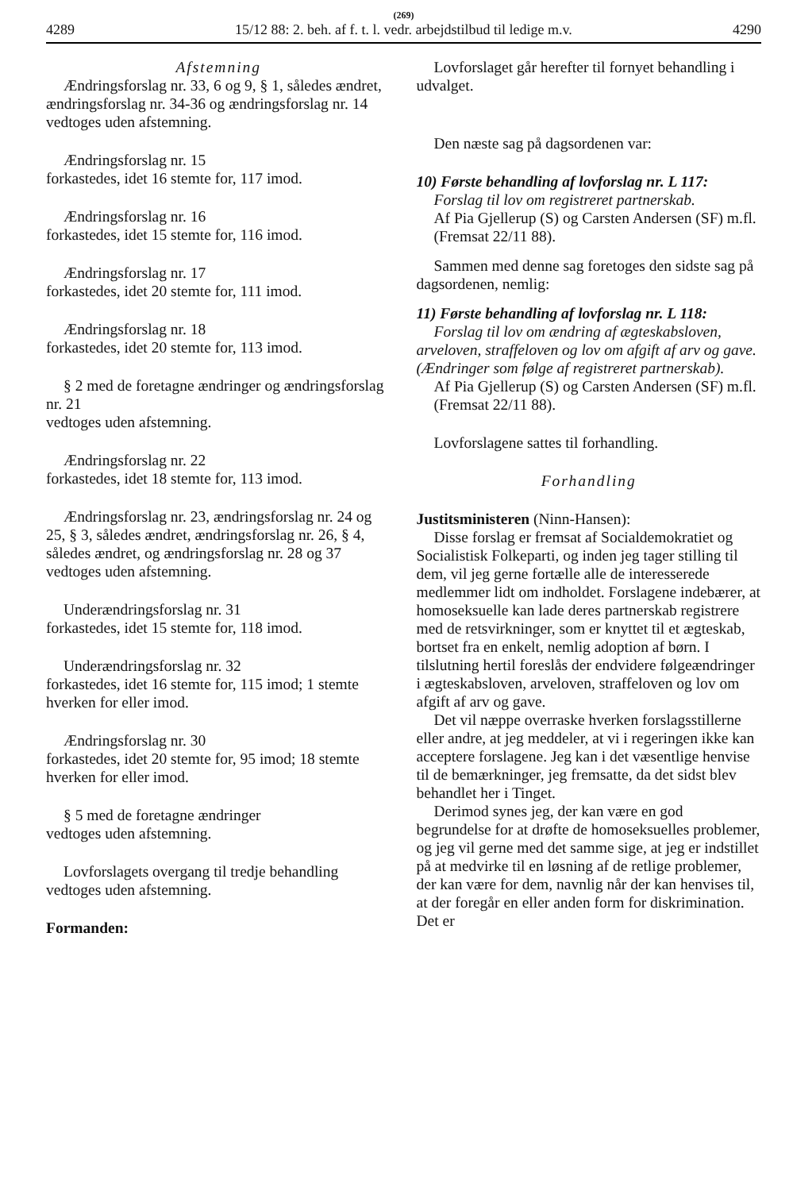(269)
4289 15/12 88: 2. beh. af f. t. l. vedr. arbejdstilbud til ledige m.v. 4290
Afstemning
Ændringsforslag nr. 33, 6 og 9, § 1, således ændret, ændringsforslag nr. 34-36 og ændringsforslag nr. 14
vedtoges uden afstemning.
Ændringsforslag nr. 15
forkastedes, idet 16 stemte for, 117 imod.
Ændringsforslag nr. 16
forkastedes, idet 15 stemte for, 116 imod.
Ændringsforslag nr. 17
forkastedes, idet 20 stemte for, 111 imod.
Ændringsforslag nr. 18
forkastedes, idet 20 stemte for, 113 imod.
§ 2 med de foretagne ændringer og ændringsforslag nr. 21
vedtoges uden afstemning.
Ændringsforslag nr. 22
forkastedes, idet 18 stemte for, 113 imod.
Ændringsforslag nr. 23, ændringsforslag nr. 24 og 25, § 3, således ændret, ændringsforslag nr. 26, § 4, således ændret, og ændringsforslag nr. 28 og 37
vedtoges uden afstemning.
Underændringsforslag nr. 31
forkastedes, idet 15 stemte for, 118 imod.
Underændringsforslag nr. 32
forkastedes, idet 16 stemte for, 115 imod; 1 stemte hverken for eller imod.
Ændringsforslag nr. 30
forkastedes, idet 20 stemte for, 95 imod; 18 stemte hverken for eller imod.
§ 5 med de foretagne ændringer
vedtoges uden afstemning.
Lovforslagets overgang til tredje behandling vedtoges uden afstemning.
Formanden:
Lovforslaget går herefter til fornyet behandling i udvalget.
Den næste sag på dagsordenen var:
10) Første behandling af lovforslag nr. L 117:
Forslag til lov om registreret partnerskab.
Af Pia Gjellerup (S) og Carsten Andersen (SF) m.fl.
(Fremsat 22/11 88).
Sammen med denne sag foretoges den sidste sag på dagsordenen, nemlig:
11) Første behandling af lovforslag nr. L 118:
Forslag til lov om ændring af ægteskabsloven, arveloven, straffeloven og lov om afgift af arv og gave. (Ændringer som følge af registreret partnerskab).
Af Pia Gjellerup (S) og Carsten Andersen (SF) m.fl.
(Fremsat 22/11 88).
Lovforslagene sattes til forhandling.
Forhandling
Justitsministeren (Ninn-Hansen):
Disse forslag er fremsat af Socialdemokratiet og Socialistisk Folkeparti, og inden jeg tager stilling til dem, vil jeg gerne fortælle alle de interesserede medlemmer lidt om indholdet. Forslagene indebærer, at homoseksuelle kan lade deres partnerskab registrere med de retsvirkninger, som er knyttet til et ægteskab, bortset fra en enkelt, nemlig adoption af børn. I tilslutning hertil foreslås der endvidere følgeændringer i ægteskabsloven, arveloven, straffeloven og lov om afgift af arv og gave.
Det vil næppe overraske hverken forslagsstillerne eller andre, at jeg meddeler, at vi i regeringen ikke kan acceptere forslagene. Jeg kan i det væsentlige henvise til de bemærkninger, jeg fremsatte, da det sidst blev behandlet her i Tinget.
Derimod synes jeg, der kan være en god begrundelse for at drøfte de homoseksuelles problemer, og jeg vil gerne med det samme sige, at jeg er indstillet på at medvirke til en løsning af de retlige problemer, der kan være for dem, navnlig når der kan henvises til, at der foregår en eller anden form for diskrimination. Det er